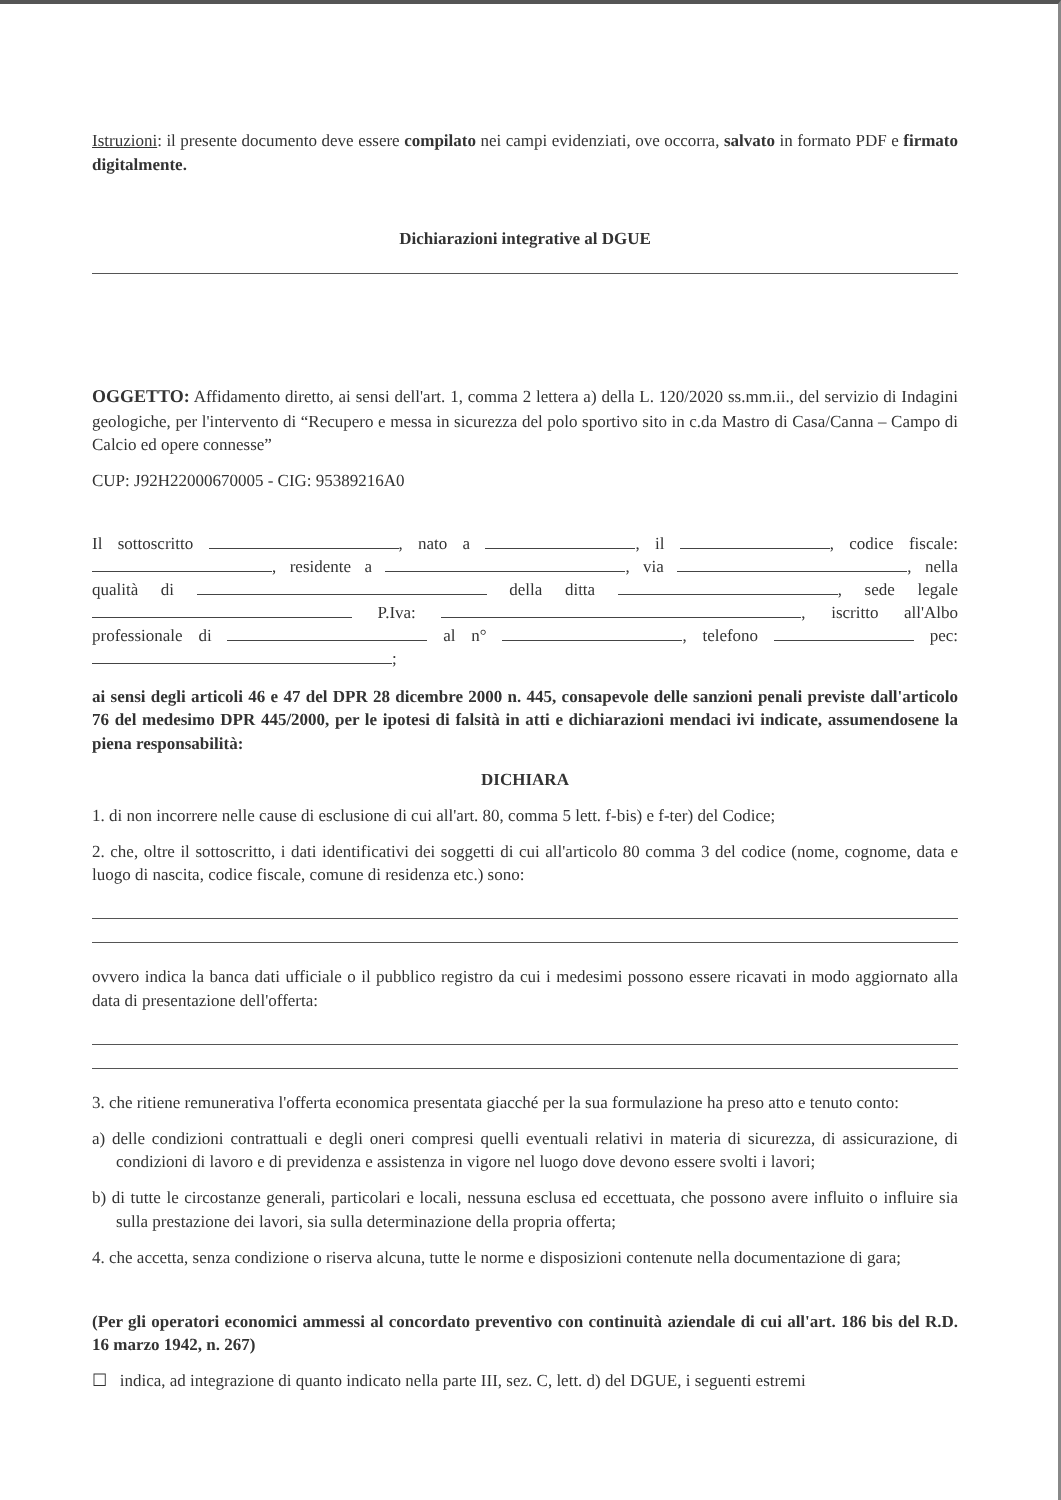Istruzioni: il presente documento deve essere compilato nei campi evidenziati, ove occorra, salvato in formato PDF e firmato digitalmente.
Dichiarazioni integrative al DGUE
OGGETTO: Affidamento diretto, ai sensi dell'art. 1, comma 2 lettera a) della L. 120/2020 ss.mm.ii., del servizio di Indagini geologiche, per l'intervento di “Recupero e messa in sicurezza del polo sportivo sito in c.da Mastro di Casa/Canna – Campo di Calcio ed opere connesse”
CUP: J92H22000670005 - CIG: 95389216A0
Il sottoscritto , nato a , il , codice fiscale:
, residente a , via , nella
qualità di della ditta , sede legale
P.Iva: , iscritto all'Albo
professionale di al n° , telefono pec:
;
ai sensi degli articoli 46 e 47 del DPR 28 dicembre 2000 n. 445, consapevole delle sanzioni penali previste dall'articolo 76 del medesimo DPR 445/2000, per le ipotesi di falsità in atti e dichiarazioni mendaci ivi indicate, assumendosene la piena responsabilità:
DICHIARA
1. di non incorrere nelle cause di esclusione di cui all'art. 80, comma 5 lett. f-bis) e f-ter) del Codice;
2. che, oltre il sottoscritto, i dati identificativi dei soggetti di cui all'articolo 80 comma 3 del codice (nome, cognome, data e luogo di nascita, codice fiscale, comune di residenza etc.) sono:
ovvero indica la banca dati ufficiale o il pubblico registro da cui i medesimi possono essere ricavati in modo aggiornato alla data di presentazione dell'offerta:
3. che ritiene remunerativa l'offerta economica presentata giacché per la sua formulazione ha preso atto e tenuto conto:
a) delle condizioni contrattuali e degli oneri compresi quelli eventuali relativi in materia di sicurezza, di assicurazione, di condizioni di lavoro e di previdenza e assistenza in vigore nel luogo dove devono essere svolti i lavori;
b) di tutte le circostanze generali, particolari e locali, nessuna esclusa ed eccettuata, che possono avere influito o influire sia sulla prestazione dei lavori, sia sulla determinazione della propria offerta;
4. che accetta, senza condizione o riserva alcuna, tutte le norme e disposizioni contenute nella documentazione di gara;
(Per gli operatori economici ammessi al concordato preventivo con continuità aziendale di cui all'art. 186 bis del R.D. 16 marzo 1942, n. 267)
☐ indica, ad integrazione di quanto indicato nella parte III, sez. C, lett. d) del DGUE, i seguenti estremi